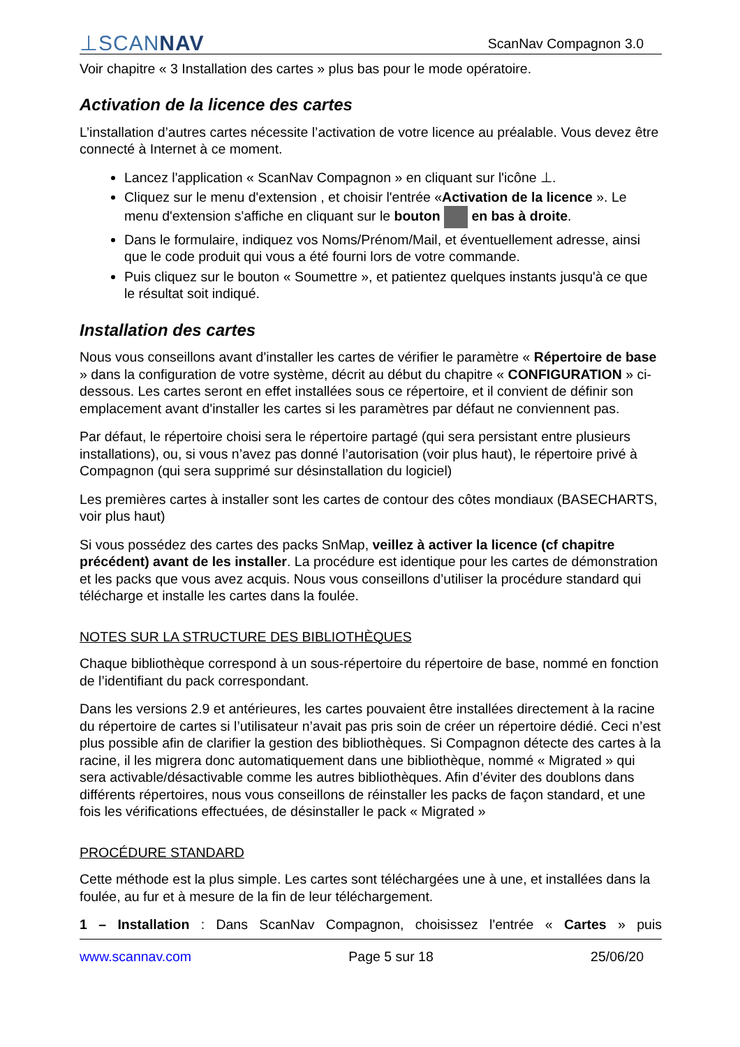⊥SCANNAV
ScanNav Compagnon 3.0
Voir chapitre « 3 Installation des cartes » plus bas pour le mode opératoire.
Activation de la licence des cartes
L’installation d’autres cartes nécessite l’activation de votre licence au préalable. Vous devez être connecté à Internet à ce moment.
Lancez l'application « ScanNav Compagnon » en cliquant sur l'icône ⊥.
Cliquez sur le menu d'extension , et choisir l'entrée «Activation de la licence ». Le menu d'extension s'affiche en cliquant sur le bouton en bas à droite.
Dans le formulaire, indiquez vos Noms/Prénom/Mail, et éventuellement adresse, ainsi que le code produit qui vous a été fourni lors de votre commande.
Puis cliquez sur le bouton « Soumettre », et patientez quelques instants jusqu'à ce que le résultat soit indiqué.
Installation des cartes
Nous vous conseillons avant d'installer les cartes de vérifier le paramètre « Répertoire de base » dans la configuration de votre système, décrit au début du chapitre « CONFIGURATION » ci-dessous. Les cartes seront en effet installées sous ce répertoire, et il convient de définir son emplacement avant d'installer les cartes si les paramètres par défaut ne conviennent pas.
Par défaut, le répertoire choisi sera le répertoire partagé (qui sera persistant entre plusieurs installations), ou, si vous n’avez pas donné l’autorisation (voir plus haut), le répertoire privé à Compagnon (qui sera supprimé sur désinstallation du logiciel)
Les premières cartes à installer sont les cartes de contour des côtes mondiaux (BASECHARTS, voir plus haut)
Si vous possédez des cartes des packs SnMap, veillez à activer la licence (cf chapitre précédent) avant de les installer. La procédure est identique pour les cartes de démonstration et les packs que vous avez acquis. Nous vous conseillons d’utiliser la procédure standard qui télécharge et installe les cartes dans la foulée.
NOTES SUR LA STRUCTURE DES BIBLIOTHÈQUES
Chaque bibliothèque correspond à un sous-répertoire du répertoire de base, nommé en fonction de l’identifiant du pack correspondant.
Dans les versions 2.9 et antérieures, les cartes pouvaient être installées directement à la racine du répertoire de cartes si l’utilisateur n’avait pas pris soin de créer un répertoire dédié. Ceci n’est plus possible afin de clarifier la gestion des bibliothèques. Si Compagnon détecte des cartes à la racine, il les migrera donc automatiquement dans une bibliothèque, nommé « Migrated » qui sera activable/désactivable comme les autres bibliothèques. Afin d’éviter des doublons dans différents répertoires, nous vous conseillons de réinstaller les packs de façon standard, et une fois les vérifications effectuées, de désinstaller le pack « Migrated »
PROCÉDURE STANDARD
Cette méthode est la plus simple. Les cartes sont téléchargées une à une, et installées dans la foulée, au fur et à mesure de la fin de leur téléchargement.
1 – Installation : Dans ScanNav Compagnon, choisissez l'entrée « Cartes » puis
www.scannav.com Page 5 sur 18 25/06/20